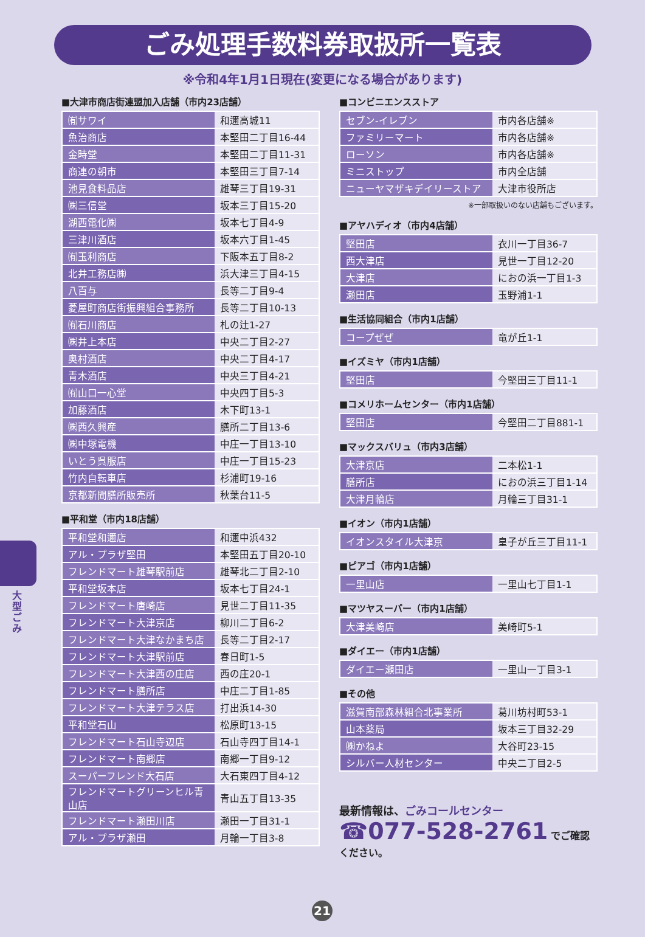ごみ処理手数料券取扱所一覧表
※令和4年1月1日現在(変更になる場合があります)
■大津市商店街連盟加入店舗（市内23店舗）
| ㈲サワイ | 和邇高城11 |
| 魚治商店 | 本堅田二丁目16-44 |
| 金時堂 | 本堅田二丁目11-31 |
| 商連の朝市 | 本堅田三丁目7-14 |
| 池見食料品店 | 雄琴三丁目19-31 |
| ㈱三信堂 | 坂本三丁目15-20 |
| 湖西電化㈱ | 坂本七丁目4-9 |
| 三津川酒店 | 坂本六丁目1-45 |
| ㈲玉利商店 | 下阪本五丁目8-2 |
| 北井工務店㈱ | 浜大津三丁目4-15 |
| 八百与 | 長等二丁目9-4 |
| 菱屋町商店街振興組合事務所 | 長等二丁目10-13 |
| ㈲石川商店 | 札の辻1-27 |
| ㈱井上本店 | 中央二丁目2-27 |
| 奥村酒店 | 中央二丁目4-17 |
| 青木酒店 | 中央三丁目4-21 |
| ㈲山口一心堂 | 中央四丁目5-3 |
| 加藤酒店 | 木下町13-1 |
| ㈱西久興産 | 膳所二丁目13-6 |
| ㈱中塚電機 | 中庄一丁目13-10 |
| いとう呉服店 | 中庄一丁目15-23 |
| 竹内自転車店 | 杉浦町19-16 |
| 京都新聞膳所販売所 | 秋葉台11-5 |
■平和堂（市内18店舗）
| 平和堂和邇店 | 和邇中浜432 |
| アル・プラザ堅田 | 本堅田五丁目20-10 |
| フレンドマート雄琴駅前店 | 雄琴北二丁目2-10 |
| 平和堂坂本店 | 坂本七丁目24-1 |
| フレンドマート唐崎店 | 見世二丁目11-35 |
| フレンドマート大津京店 | 柳川二丁目6-2 |
| フレンドマート大津なかまち店 | 長等二丁目2-17 |
| フレンドマート大津駅前店 | 春日町1-5 |
| フレンドマート大津西の庄店 | 西の庄20-1 |
| フレンドマート膳所店 | 中庄二丁目1-85 |
| フレンドマート大津テラス店 | 打出浜14-30 |
| 平和堂石山 | 松原町13-15 |
| フレンドマート石山寺辺店 | 石山寺四丁目14-1 |
| フレンドマート南郷店 | 南郷一丁目9-12 |
| スーパーフレンド大石店 | 大石東四丁目4-12 |
| フレンドマートグリーンヒル青山店 | 青山五丁目13-35 |
| フレンドマート瀬田川店 | 瀬田一丁目31-1 |
| アル・プラザ瀬田 | 月輪一丁目3-8 |
■コンビニエンスストア
| セブン-イレブン | 市内各店舗※ |
| ファミリーマート | 市内各店舗※ |
| ローソン | 市内各店舗※ |
| ミニストップ | 市内全店舗 |
| ニューヤマザキデイリーストア | 大津市役所店 |
※一部取扱いのない店舗もございます。
■アヤハディオ（市内4店舗）
| 堅田店 | 衣川一丁目36-7 |
| 西大津店 | 見世一丁目12-20 |
| 大津店 | におの浜一丁目1-3 |
| 瀬田店 | 玉野浦1-1 |
■生活協同組合（市内1店舗）
| コープぜぜ | 竜が丘1-1 |
■イズミヤ（市内1店舗）
| 堅田店 | 今堅田三丁目11-1 |
■コメリホームセンター（市内1店舗）
| 堅田店 | 今堅田二丁目881-1 |
■マックスバリュ（市内3店舗）
| 大津京店 | 二本松1-1 |
| 膳所店 | におの浜三丁目1-14 |
| 大津月輪店 | 月輪三丁目31-1 |
■イオン（市内1店舗）
| イオンスタイル大津京 | 皇子が丘三丁目11-1 |
■ピアゴ（市内1店舗）
| 一里山店 | 一里山七丁目1-1 |
■マツヤスーパー（市内1店舗）
| 大津美崎店 | 美崎町5-1 |
■ダイエー（市内1店舗）
| ダイエー瀬田店 | 一里山一丁目3-1 |
■その他
| 滋賀南部森林組合北事業所 | 葛川坊村町53-1 |
| 山本薬局 | 坂本三丁目32-29 |
| ㈱かねよ | 大谷町23-15 |
| シルバー人材センター | 中央二丁目2-5 |
最新情報は、ごみコールセンター
☎077-528-2761 でご確認ください。
大型ごみ
21